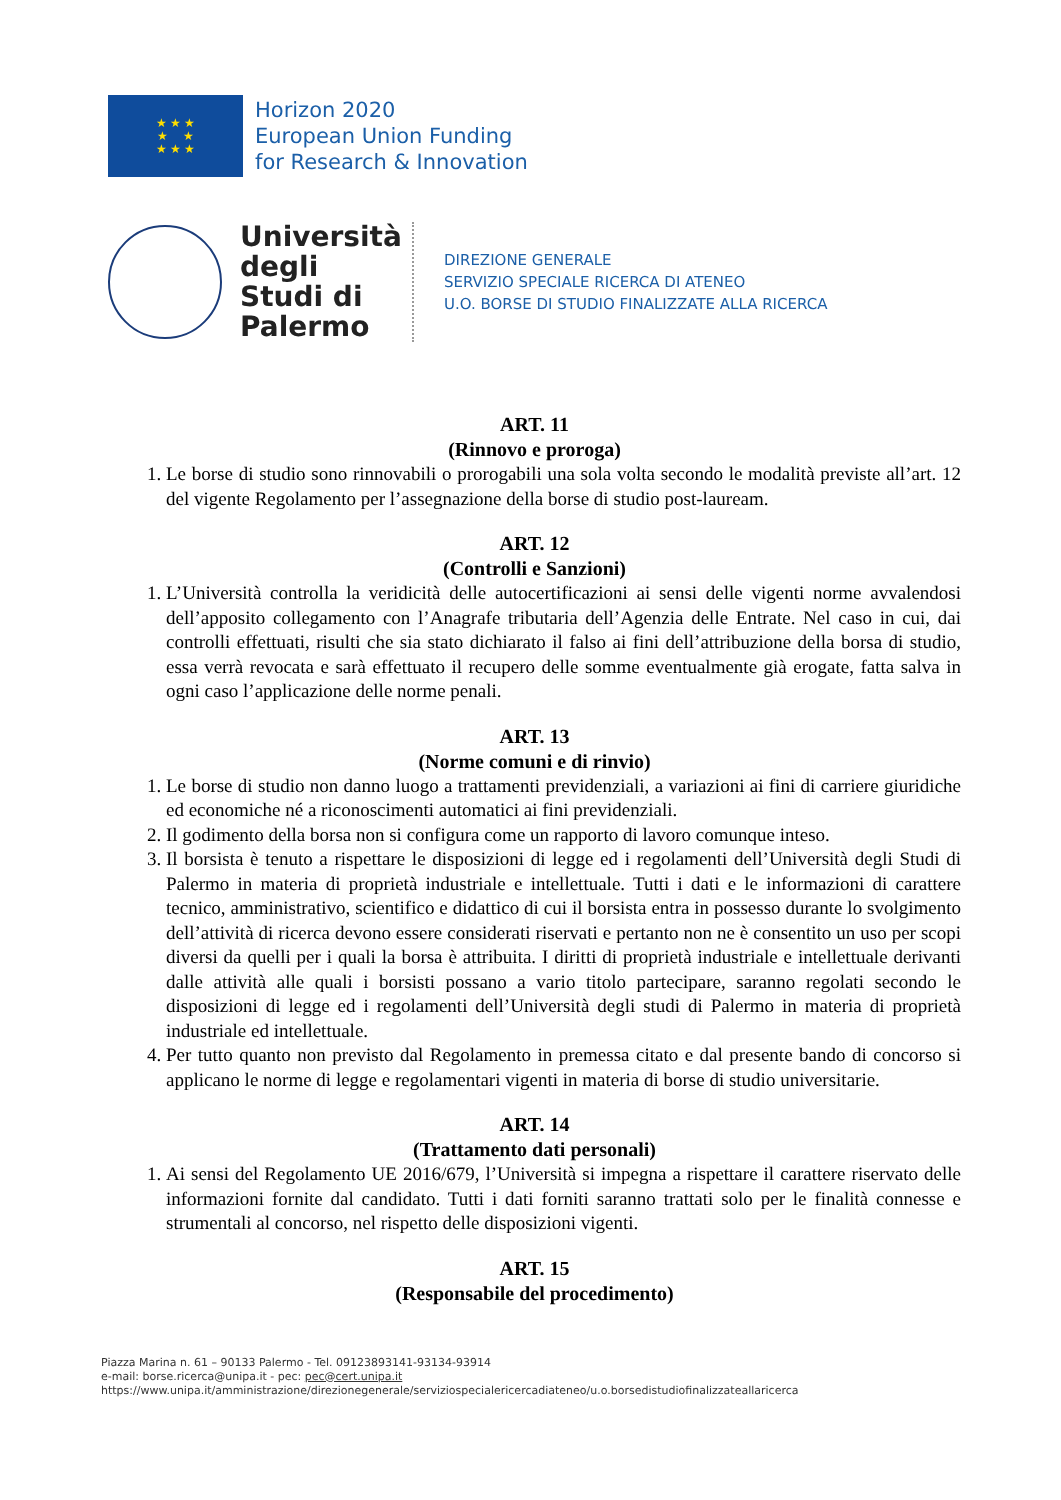★ ★ ★
★ ★
★ ★ ★
Horizon 2020
European Union Funding
for Research & Innovation
Università degli Studi di Palermo
DIREZIONE GENERALE
SERVIZIO SPECIALE RICERCA DI ATENEO
U.O. BORSE DI STUDIO FINALIZZATE ALLA RICERCA
ART. 11
(Rinnovo e proroga)
1. Le borse di studio sono rinnovabili o prorogabili una sola volta secondo le modalità previste all’art. 12 del vigente Regolamento per l’assegnazione della borse di studio post-lauream.
ART. 12
(Controlli e Sanzioni)
1. L’Università controlla la veridicità delle autocertificazioni ai sensi delle vigenti norme avvalendosi dell’apposito collegamento con l’Anagrafe tributaria dell’Agenzia delle Entrate. Nel caso in cui, dai controlli effettuati, risulti che sia stato dichiarato il falso ai fini dell’attribuzione della borsa di studio, essa verrà revocata e sarà effettuato il recupero delle somme eventualmente già erogate, fatta salva in ogni caso l’applicazione delle norme penali.
ART. 13
(Norme comuni e di rinvio)
1. Le borse di studio non danno luogo a trattamenti previdenziali, a variazioni ai fini di carriere giuridiche ed economiche né a riconoscimenti automatici ai fini previdenziali.
2. Il godimento della borsa non si configura come un rapporto di lavoro comunque inteso.
3. Il borsista è tenuto a rispettare le disposizioni di legge ed i regolamenti dell’Università degli Studi di Palermo in materia di proprietà industriale e intellettuale. Tutti i dati e le informazioni di carattere tecnico, amministrativo, scientifico e didattico di cui il borsista entra in possesso durante lo svolgimento dell’attività di ricerca devono essere considerati riservati e pertanto non ne è consentito un uso per scopi diversi da quelli per i quali la borsa è attribuita. I diritti di proprietà industriale e intellettuale derivanti dalle attività alle quali i borsisti possano a vario titolo partecipare, saranno regolati secondo le disposizioni di legge ed i regolamenti dell’Università degli studi di Palermo in materia di proprietà industriale ed intellettuale.
4. Per tutto quanto non previsto dal Regolamento in premessa citato e dal presente bando di concorso si applicano le norme di legge e regolamentari vigenti in materia di borse di studio universitarie.
ART. 14
(Trattamento dati personali)
1. Ai sensi del Regolamento UE 2016/679, l’Università si impegna a rispettare il carattere riservato delle informazioni fornite dal candidato. Tutti i dati forniti saranno trattati solo per le finalità connesse e strumentali al concorso, nel rispetto delle disposizioni vigenti.
ART. 15
(Responsabile del procedimento)
Piazza Marina n. 61 – 90133 Palermo - Tel. 09123893141-93134-93914
e-mail: borse.ricerca@unipa.it - pec: pec@cert.unipa.it
https://www.unipa.it/amministrazione/direzionegenerale/serviziospecialericercadiateneo/u.o.borsedistudiofinalizzateallaricerca